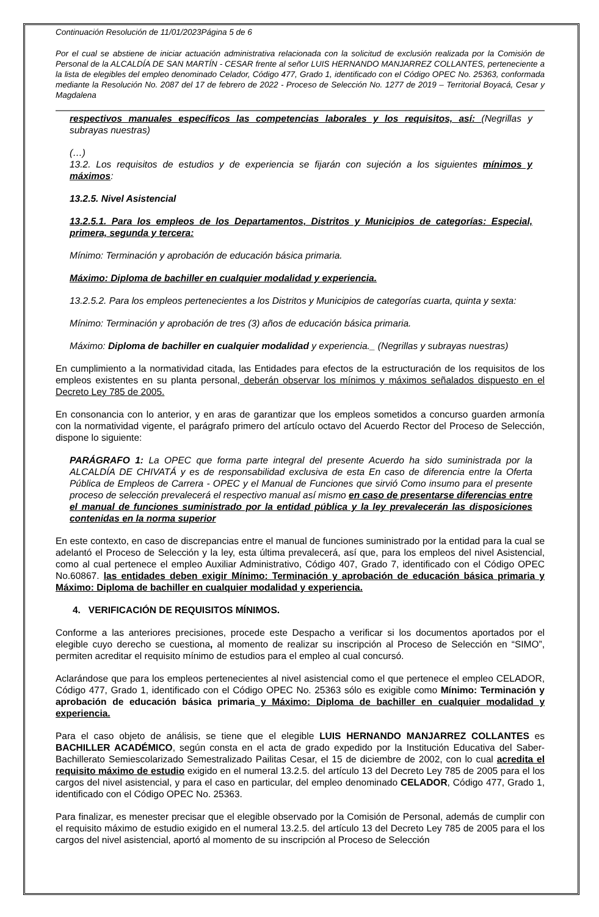Continuación Resolución de 11/01/2023Página 5 de 6
Por el cual se abstiene de iniciar actuación administrativa relacionada con la solicitud de exclusión realizada por la Comisión de Personal de la ALCALDÍA DE SAN MARTÍN - CESAR frente al señor LUIS HERNANDO MANJARREZ COLLANTES, perteneciente a la lista de elegibles del empleo denominado Celador, Código 477, Grado 1, identificado con el Código OPEC No. 25363, conformada mediante la Resolución No. 2087 del 17 de febrero de 2022 - Proceso de Selección No. 1277 de 2019 – Territorial Boyacá, Cesar y Magdalena
respectivos manuales específicos las competencias laborales y los requisitos, así: (Negrillas y subrayas nuestras)
(…)
13.2. Los requisitos de estudios y de experiencia se fijarán con sujeción a los siguientes mínimos y máximos:
13.2.5. Nivel Asistencial
13.2.5.1. Para los empleos de los Departamentos, Distritos y Municipios de categorías: Especial, primera, segunda y tercera:
Mínimo: Terminación y aprobación de educación básica primaria.
Máximo: Diploma de bachiller en cualquier modalidad y experiencia.
13.2.5.2. Para los empleos pertenecientes a los Distritos y Municipios de categorías cuarta, quinta y sexta:
Mínimo: Terminación y aprobación de tres (3) años de educación básica primaria.
Máximo: Diploma de bachiller en cualquier modalidad y experiencia._ (Negrillas y subrayas nuestras)
En cumplimiento a la normatividad citada, las Entidades para efectos de la estructuración de los requisitos de los empleos existentes en su planta personal, deberán observar los mínimos y máximos señalados dispuesto en el Decreto Ley 785 de 2005.
En consonancia con lo anterior, y en aras de garantizar que los empleos sometidos a concurso guarden armonía con la normatividad vigente, el parágrafo primero del artículo octavo del Acuerdo Rector del Proceso de Selección, dispone lo siguiente:
PARÁGRAFO 1: La OPEC que forma parte integral del presente Acuerdo ha sido suministrada por la ALCALDÍA DE CHIVATÁ y es de responsabilidad exclusiva de esta En caso de diferencia entre la Oferta Pública de Empleos de Carrera - OPEC y el Manual de Funciones que sirvió Como insumo para el presente proceso de selección prevalecerá el respectivo manual así mismo en caso de presentarse diferencias entre el manual de funciones suministrado por la entidad pública y la ley prevalecerán las disposiciones contenidas en la norma superior
En este contexto, en caso de discrepancias entre el manual de funciones suministrado por la entidad para la cual se adelantó el Proceso de Selección y la ley, esta última prevalecerá, así que, para los empleos del nivel Asistencial, como al cual pertenece el empleo Auxiliar Administrativo, Código 407, Grado 7, identificado con el Código OPEC No.60867. las entidades deben exigir Mínimo: Terminación y aprobación de educación básica primaria y Máximo: Diploma de bachiller en cualquier modalidad y experiencia.
4. VERIFICACIÓN DE REQUISITOS MÍNIMOS.
Conforme a las anteriores precisiones, procede este Despacho a verificar si los documentos aportados por el elegible cuyo derecho se cuestiona, al momento de realizar su inscripción al Proceso de Selección en “SIMO”, permiten acreditar el requisito mínimo de estudios para el empleo al cual concursó.
Aclarándose que para los empleos pertenecientes al nivel asistencial como el que pertenece el empleo CELADOR, Código 477, Grado 1, identificado con el Código OPEC No. 25363 sólo es exigible como Mínimo: Terminación y aprobación de educación básica primaria y Máximo: Diploma de bachiller en cualquier modalidad y experiencia.
Para el caso objeto de análisis, se tiene que el elegible LUIS HERNANDO MANJARREZ COLLANTES es BACHILLER ACADÉMICO, según consta en el acta de grado expedido por la Institución Educativa del Saber-Bachillerato Semiescolarizado Semestralizado Pailitas Cesar, el 15 de diciembre de 2002, con lo cual acredita el requisito máximo de estudio exigido en el numeral 13.2.5. del artículo 13 del Decreto Ley 785 de 2005 para el los cargos del nivel asistencial, y para el caso en particular, del empleo denominado CELADOR, Código 477, Grado 1, identificado con el Código OPEC No. 25363.
Para finalizar, es menester precisar que el elegible observado por la Comisión de Personal, además de cumplir con el requisito máximo de estudio exigido en el numeral 13.2.5. del artículo 13 del Decreto Ley 785 de 2005 para el los cargos del nivel asistencial, aportó al momento de su inscripción al Proceso de Selección